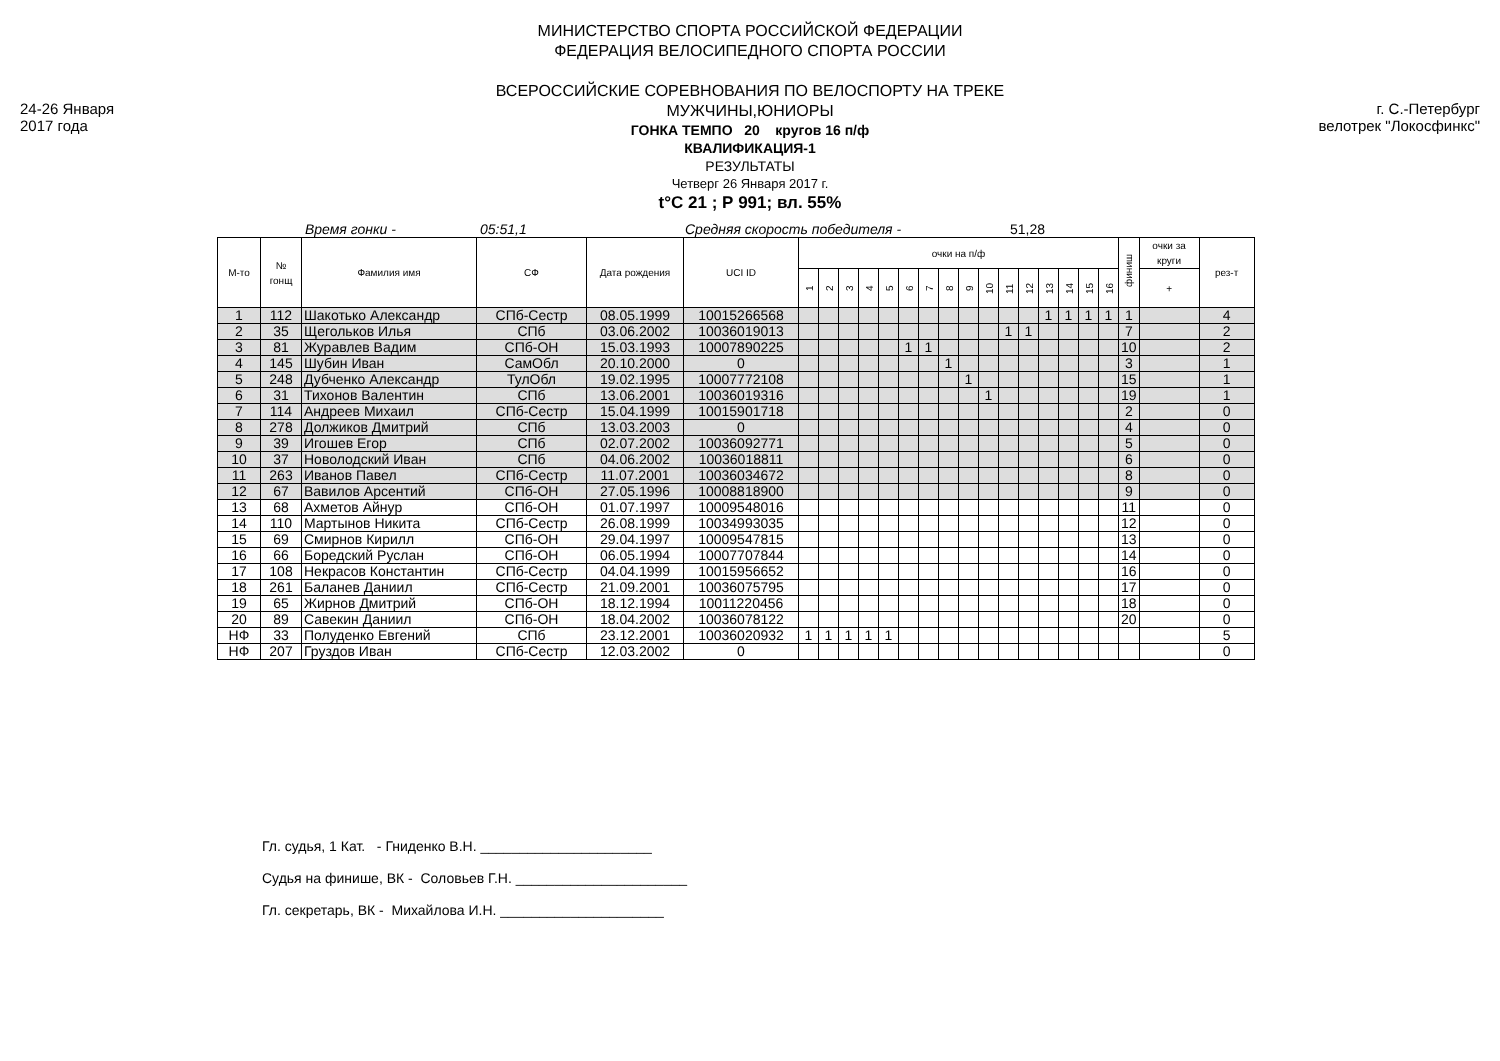24-26 Января
2017 года
МИНИСТЕРСТВО СПОРТА РОССИЙСКОЙ ФЕДЕРАЦИИ
ФЕДЕРАЦИЯ ВЕЛОСИПЕДНОГО СПОРТА РОССИИ
ВСЕРОССИЙСКИЕ СОРЕВНОВАНИЯ ПО ВЕЛОСПОРТУ НА ТРЕКЕ
МУЖЧИНЫ,ЮНИОРЫ
ГОНКА ТЕМПО 20 кругов 16 п/ф
КВАЛИФИКАЦИЯ-1
РЕЗУЛЬТАТЫ
Четверг 26 Января 2017 г.
t°C 21 ; Р 991; вл. 55%
г. С.-Петербург
велотрек "Локосфинкс"
Время гонки - 05:51,1 Средняя скорость победителя - 51,28
| М-то | № гонщ | Фамилия имя | СФ | Дата рождения | UCI ID | очки на п/ф | | | | | | | | | | | | | | | | финиш | очки за круги | рез-т |
| --- | --- | --- | --- | --- | --- | --- | --- | --- | --- | --- | --- | --- | --- | --- | --- | --- | --- | --- | --- | --- | --- | --- | --- | --- |
| | | | | | | 1 | 2 | 3 | 4 | 5 | 6 | 7 | 8 | 9 | 10 | 11 | 12 | 13 | 14 | 15 | 16 | | + | |
| 1 | 112 | Шакотько Александр | СПб-Сестр | 08.05.1999 | 10015266568 | | | | | | | | | | | | | 1 | 1 | 1 | 1 | 1 | | 4 |
| 2 | 35 | Щегольков Илья | СПб | 03.06.2002 | 10036019013 | | | | | | | | | | | 1 | 1 | | | | | 7 | | 2 |
| 3 | 81 | Журавлев Вадим | СПб-ОН | 15.03.1993 | 10007890225 | | | | | | 1 | 1 | | | | | | | | | | 10 | | 2 |
| 4 | 145 | Шубин Иван | СамОбл | 20.10.2000 | 0 | | | | | | | | 1 | | | | | | | | | 3 | | 1 |
| 5 | 248 | Дубченко Александр | ТулОбл | 19.02.1995 | 10007772108 | | | | | | | | | 1 | | | | | | | | 15 | | 1 |
| 6 | 31 | Тихонов Валентин | СПб | 13.06.2001 | 10036019316 | | | | | | | | | | 1 | | | | | | | 19 | | 1 |
| 7 | 114 | Андреев Михаил | СПб-Сестр | 15.04.1999 | 10015901718 | | | | | | | | | | | | | | | | | 2 | | 0 |
| 8 | 278 | Должиков Дмитрий | СПб | 13.03.2003 | 0 | | | | | | | | | | | | | | | | | 4 | | 0 |
| 9 | 39 | Игошев Егор | СПб | 02.07.2002 | 10036092771 | | | | | | | | | | | | | | | | | 5 | | 0 |
| 10 | 37 | Новолодский Иван | СПб | 04.06.2002 | 10036018811 | | | | | | | | | | | | | | | | | 6 | | 0 |
| 11 | 263 | Иванов Павел | СПб-Сестр | 11.07.2001 | 10036034672 | | | | | | | | | | | | | | | | | 8 | | 0 |
| 12 | 67 | Вавилов Арсентий | СПб-ОН | 27.05.1996 | 10008818900 | | | | | | | | | | | | | | | | | 9 | | 0 |
| 13 | 68 | Ахметов Айнур | СПб-ОН | 01.07.1997 | 10009548016 | | | | | | | | | | | | | | | | | 11 | | 0 |
| 14 | 110 | Мартынов Никита | СПб-Сестр | 26.08.1999 | 10034993035 | | | | | | | | | | | | | | | | | 12 | | 0 |
| 15 | 69 | Смирнов Кирилл | СПб-ОН | 29.04.1997 | 10009547815 | | | | | | | | | | | | | | | | | 13 | | 0 |
| 16 | 66 | Боредский Руслан | СПб-ОН | 06.05.1994 | 10007707844 | | | | | | | | | | | | | | | | | 14 | | 0 |
| 17 | 108 | Некрасов Константин | СПб-Сестр | 04.04.1999 | 10015956652 | | | | | | | | | | | | | | | | | 16 | | 0 |
| 18 | 261 | Баланев Даниил | СПб-Сестр | 21.09.2001 | 10036075795 | | | | | | | | | | | | | | | | | 17 | | 0 |
| 19 | 65 | Жирнов Дмитрий | СПб-ОН | 18.12.1994 | 10011220456 | | | | | | | | | | | | | | | | | 18 | | 0 |
| 20 | 89 | Савекин Даниил | СПб-ОН | 18.04.2002 | 10036078122 | | | | | | | | | | | | | | | | | 20 | | 0 |
| НФ | 33 | Полуденко Евгений | СПб | 23.12.2001 | 10036020932 | 1 | 1 | 1 | 1 | 1 | | | | | | | | | | | | | | 5 |
| НФ | 207 | Груздов Иван | СПб-Сестр | 12.03.2002 | 0 | | | | | | | | | | | | | | | | | | | 0 |
Гл. судья, 1 Кат. - Гниденко В.Н. ______________________
Судья на финише, ВК - Соловьев Г.Н. ______________________
Гл. секретарь, ВК - Михайлова И.Н. _____________________